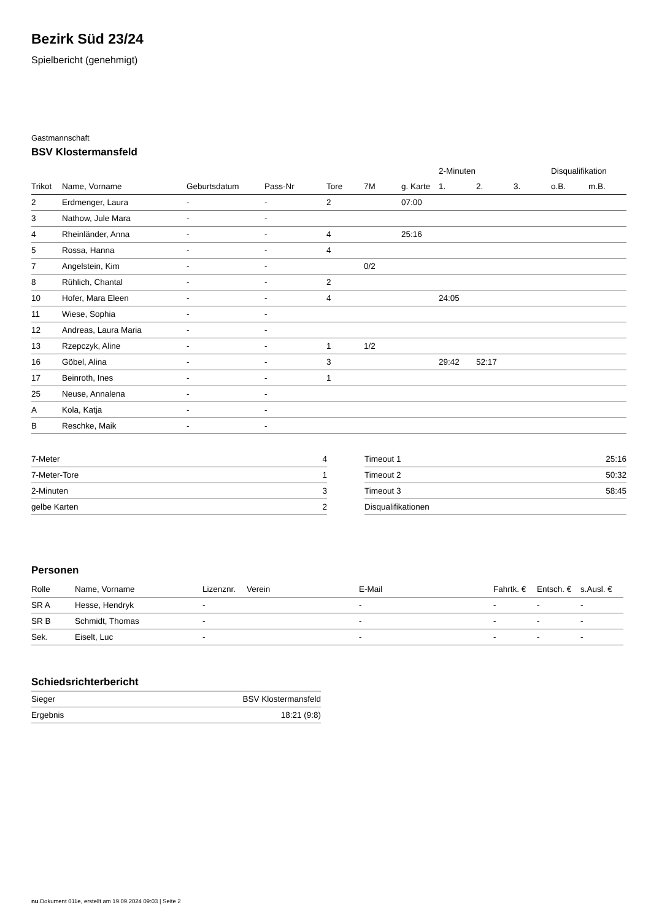Bezirk Süd 23/24
Spielbericht (genehmigt)
Gastmannschaft
BSV Klostermansfeld
| | | | | | | | 2-Minuten | | | Disqualifikation | |
| --- | --- | --- | --- | --- | --- | --- | --- | --- | --- | --- | --- |
| Trikot | Name, Vorname | Geburtsdatum | Pass-Nr | Tore | 7M | g. Karte | 1. | 2. | 3. | o.B. | m.B. |
| 2 | Erdmenger, Laura | - | - | 2 | | 07:00 | | | | | |
| 3 | Nathow, Jule Mara | - | - | | | | | | | | |
| 4 | Rheinländer, Anna | - | - | 4 | | 25:16 | | | | | |
| 5 | Rossa, Hanna | - | - | 4 | | | | | | | |
| 7 | Angelstein, Kim | - | - | | 0/2 | | | | | | |
| 8 | Rühlich, Chantal | - | - | 2 | | | | | | | |
| 10 | Hofer, Mara Eleen | - | - | 4 | | | 24:05 | | | | |
| 11 | Wiese, Sophia | - | - | | | | | | | | |
| 12 | Andreas, Laura Maria | - | - | | | | | | | | |
| 13 | Rzepczyk, Aline | - | - | 1 | 1/2 | | | | | | |
| 16 | Göbel, Alina | - | - | 3 | | | 29:42 | 52:17 | | | |
| 17 | Beinroth, Ines | - | - | 1 | | | | | | | |
| 25 | Neuse, Annalena | - | - | | | | | | | | |
| A | Kola, Katja | - | - | | | | | | | | |
| B | Reschke, Maik | - | - | | | | | | | | |
| 7-Meter | 4 |
| 7-Meter-Tore | 1 |
| 2-Minuten | 3 |
| gelbe Karten | 2 |
| Timeout 1 | 25:16 |
| Timeout 2 | 50:32 |
| Timeout 3 | 58:45 |
| Disqualifikationen | |
Personen
| Rolle | Name, Vorname | Lizenznr. | Verein | E-Mail | Fahrtk. € | Entsch. € | s.Ausl. € |
| --- | --- | --- | --- | --- | --- | --- | --- |
| SR A | Hesse, Hendryk | - | | - | - | - | - |
| SR B | Schmidt, Thomas | - | | - | - | - | - |
| Sek. | Eiselt, Luc | - | | - | - | - | - |
Schiedsrichterbericht
| Sieger | BSV Klostermansfeld |
| Ergebnis | 18:21 (9:8) |
nu.Dokument 011e, erstellt am 19.09.2024 09:03 | Seite 2